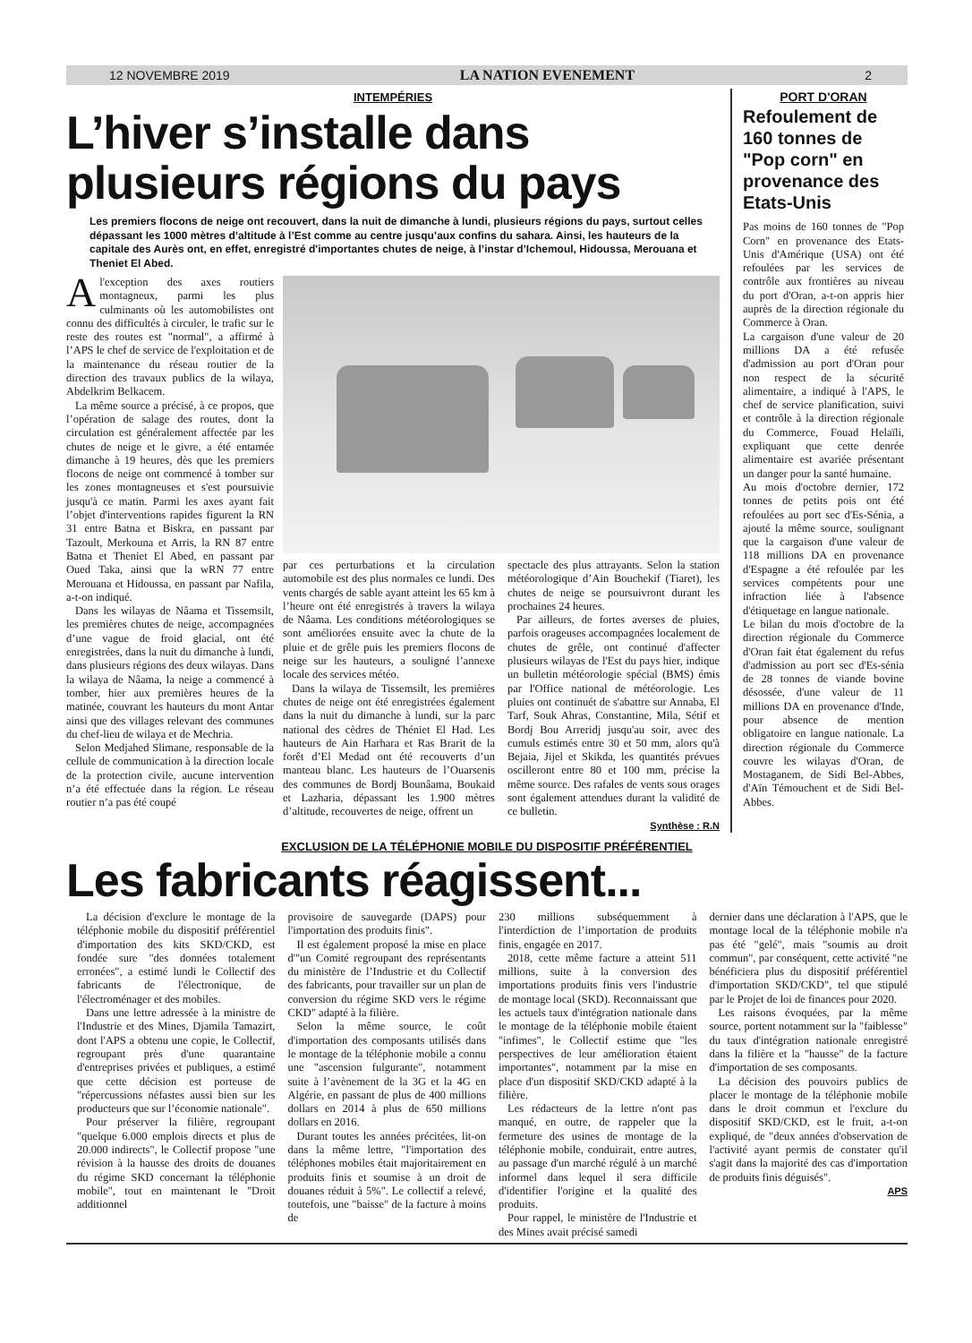12 NOVEMBRE 2019 LA NATION EVENEMENT 2
INTEMPÉRIES
L’hiver s’installe dans plusieurs régions du pays
Les premiers flocons de neige ont recouvert, dans la nuit de dimanche à lundi, plusieurs régions du pays, surtout celles dépassant les 1000 mètres d’altitude à l’Est comme au centre jusqu’aux confins du sahara. Ainsi, les hauteurs de la capitale des Aurès ont, en effet, enregistré d'importantes chutes de neige, à l’instar d’Ichemoul, Hidoussa, Merouana et Theniet El Abed.
A l'exception des axes routiers montagneux, parmi les plus culminants où les automobilistes ont connu des difficultés à circuler, le trafic sur le reste des routes est "normal", a affirmé à l’APS le chef de service de l'exploitation et de la maintenance du réseau routier de la direction des travaux publics de la wilaya, Abdelkrim Belkacem.
La même source a précisé, à ce propos, que l’opération de salage des routes, dont la circulation est généralement affectée par les chutes de neige et le givre, a été entamée dimanche à 19 heures, dès que les premiers flocons de neige ont commencé à tomber sur les zones montagneuses et s'est poursuivie jusqu'à ce matin. Parmi les axes ayant fait l’objet d'interventions rapides figurent la RN 31 entre Batna et Biskra, en passant par Tazoult, Merkouna et Arris, la RN 87 entre Batna et Theniet El Abed, en passant par Oued Taka, ainsi que la wRN 77 entre Merouana et Hidoussa, en passant par Nafila, a-t-on indiqué.
Dans les wilayas de Nâama et Tissemsilt, les premières chutes de neige, accompagnées d’une vague de froid glacial, ont été enregistrées, dans la nuit du dimanche à lundi, dans plusieurs régions des deux wilayas. Dans la wilaya de Nâama, la neige a commencé à tomber, hier aux premières heures de la matinée, couvrant les hauteurs du mont Antar ainsi que des villages relevant des communes du chef-lieu de wilaya et de Mechria.
Selon Medjahed Slimane, responsable de la cellule de communication à la direction locale de la protection civile, aucune intervention n’a été effectuée dans la région. Le réseau routier n’a pas été coupé
par ces perturbations et la circulation automobile est des plus normales ce lundi. Des vents chargés de sable ayant atteint les 65 km à l’heure ont été enregistrés à travers la wilaya de Nâama. Les conditions météorologiques se sont améliorées ensuite avec la chute de la pluie et de grêle puis les premiers flocons de neige sur les hauteurs, a souligné l’annexe locale des services météo.
Dans la wilaya de Tissemsilt, les premières chutes de neige ont été enregistrées également dans la nuit du dimanche à lundi, sur la parc national des cèdres de Théniet El Had. Les hauteurs de Ain Harhara et Ras Brarit de la forêt d’El Medad ont été recouverts d’un manteau blanc. Les hauteurs de l’Ouarsenis des communes de Bordj Bounâama, Boukaid et Lazharia, dépassant les 1.900 mètres d’altitude, recouvertes de neige, offrent un
spectacle des plus attrayants. Selon la station météorologique d’Ain Bouchekif (Tiaret), les chutes de neige se poursuivront durant les prochaines 24 heures.
Par ailleurs, de fortes averses de pluies, parfois orageuses accompagnées localement de chutes de grêle, ont continué d'affecter plusieurs wilayas de l'Est du pays hier, indique un bulletin météorologie spécial (BMS) émis par l'Office national de météorologie. Les pluies ont continuét de s'abattre sur Annaba, El Tarf, Souk Ahras, Constantine, Mila, Sétif et Bordj Bou Arreridj jusqu'au soir, avec des cumuls estimés entre 30 et 50 mm, alors qu'à Bejaia, Jijel et Skikda, les quantités prévues oscilleront entre 80 et 100 mm, précise la même source. Des rafales de vents sous orages sont également attendues durant la validité de ce bulletin.
Synthèse : R.N
PORT D'ORAN
Refoulement de 160 tonnes de "Pop corn" en provenance des Etats-Unis
Pas moins de 160 tonnes de "Pop Corn" en provenance des Etats-Unis d'Amérique (USA) ont été refoulées par les services de contrôle aux frontières au niveau du port d'Oran, a-t-on appris hier auprès de la direction régionale du Commerce à Oran.
La cargaison d'une valeur de 20 millions DA a été refusée d'admission au port d'Oran pour non respect de la sécurité alimentaire, a indiqué à l'APS, le chef de service planification, suivi et contrôle à la direction régionale du Commerce, Fouad Helaïli, expliquant que cette denrée alimentaire est avariée présentant un danger pour la santé humaine.
Au mois d'octobre dernier, 172 tonnes de petits pois ont été refoulées au port sec d'Es-Sénia, a ajouté la même source, soulignant que la cargaison d'une valeur de 118 millions DA en provenance d'Espagne a été refoulée par les services compétents pour une infraction liée à l'absence d'étiquetage en langue nationale.
Le bilan du mois d'octobre de la direction régionale du Commerce d'Oran fait état également du refus d'admission au port sec d'Es-sénia de 28 tonnes de viande bovine désossée, d'une valeur de 11 millions DA en provenance d'Inde, pour absence de mention obligatoire en langue nationale. La direction régionale du Commerce couvre les wilayas d'Oran, de Mostaganem, de Sidi Bel-Abbes, d'Aïn Témouchent et de Sidi Bel-Abbes.
EXCLUSION DE LA TÉLÉPHONIE MOBILE DU DISPOSITIF PRÉFÉRENTIEL
Les fabricants réagissent...
La décision d'exclure le montage de la téléphonie mobile du dispositif préférentiel d'importation des kits SKD/CKD, est fondée sure "des données totalement erronées", a estimé lundi le Collectif des fabricants de l'électronique, de l'électroménager et des mobiles.
Dans une lettre adressée à la ministre de l'Industrie et des Mines, Djamila Tamazirt, dont l'APS a obtenu une copie, le Collectif, regroupant près d'une quarantaine d'entreprises privées et publiques, a estimé que cette décision est porteuse de "répercussions néfastes aussi bien sur les producteurs que sur l’économie nationale".
Pour préserver la filière, regroupant "quelque 6.000 emplois directs et plus de 20.000 indirects", le Collectif propose "une révision à la hausse des droits de douanes du régime SKD concernant la téléphonie mobile", tout en maintenant le "Droit additionnel
provisoire de sauvegarde (DAPS) pour l'importation des produits finis".
Il est également proposé la mise en place d'"un Comité regroupant des représentants du ministère de l’Industrie et du Collectif des fabricants, pour travailler sur un plan de conversion du régime SKD vers le régime CKD" adapté à la filière.
Selon la même source, le coût d'importation des composants utilisés dans le montage de la téléphonie mobile a connu une "ascension fulgurante", notamment suite à l’avènement de la 3G et la 4G en Algérie, en passant de plus de 400 millions dollars en 2014 à plus de 650 millions dollars en 2016.
Durant toutes les années précitées, lit-on dans la même lettre, "l'importation des téléphones mobiles était majoritairement en produits finis et soumise à un droit de douanes réduit à 5%". Le collectif a relevé, toutefois, une "baisse" de la facture à moins de
230 millions subséquemment à l'interdiction de l’importation de produits finis, engagée en 2017.
2018, cette même facture a atteint 511 millions, suite à la conversion des importations produits finis vers l'industrie de montage local (SKD). Reconnaissant que les actuels taux d'intégration nationale dans le montage de la téléphonie mobile étaient "infimes", le Collectif estime que "les perspectives de leur amélioration étaient importantes", notamment par la mise en place d'un dispositif SKD/CKD adapté à la filière.
Les rédacteurs de la lettre n'ont pas manqué, en outre, de rappeler que la fermeture des usines de montage de la téléphonie mobile, conduirait, entre autres, au passage d'un marché régulé à un marché informel dans lequel il sera difficile d'identifier l'origine et la qualité des produits.
Pour rappel, le ministère de l'Industrie et des Mines avait précisé samedi
dernier dans une déclaration à l'APS, que le montage local de la téléphonie mobile n'a pas été "gelé", mais "soumis au droit commun", par conséquent, cette activité "ne bénéficiera plus du dispositif préférentiel d'importation SKD/CKD", tel que stipulé par le Projet de loi de finances pour 2020.
Les raisons évoquées, par la même source, portent notamment sur la "faiblesse" du taux d'intégration nationale enregistré dans la filière et la "hausse" de la facture d'importation de ses composants.
La décision des pouvoirs publics de placer le montage de la téléphonie mobile dans le droit commun et l'exclure du dispositif SKD/CKD, est le fruit, a-t-on expliqué, de "deux années d'observation de l'activité ayant permis de constater qu'il s'agit dans la majorité des cas d'importation de produits finis déguisés".
APS